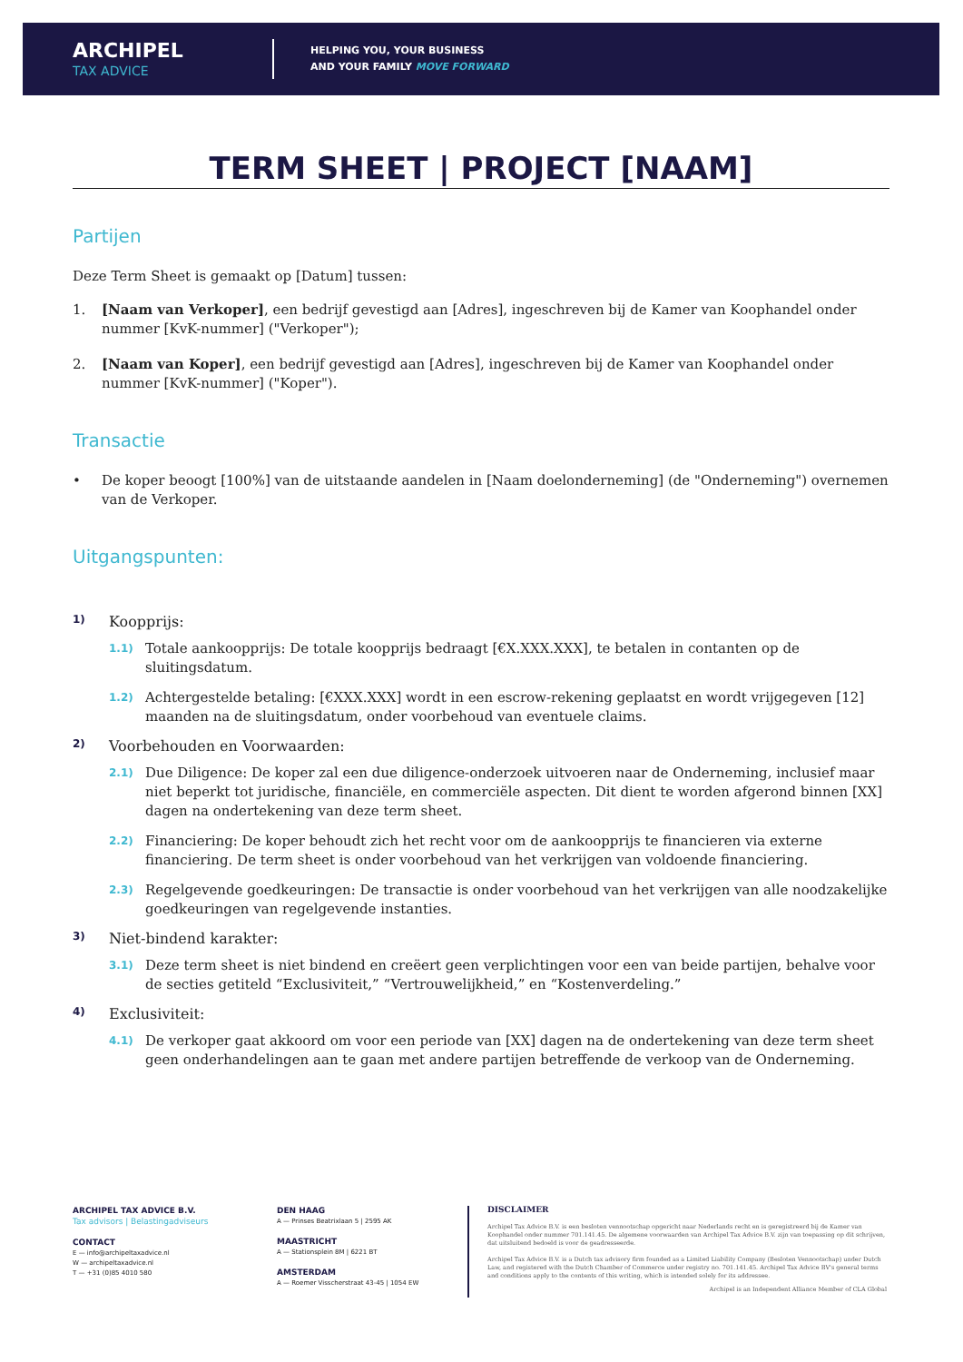ARCHIPEL
TAX ADVICE
HELPING YOU, YOUR BUSINESS
AND YOUR FAMILY MOVE FORWARD
TERM SHEET | PROJECT [NAAM]
Partijen
Deze Term Sheet is gemaakt op [Datum] tussen:
1. [Naam van Verkoper], een bedrijf gevestigd aan [Adres], ingeschreven bij de Kamer van Koophandel onder nummer [KvK-nummer] ("Verkoper");
2. [Naam van Koper], een bedrijf gevestigd aan [Adres], ingeschreven bij de Kamer van Koophandel onder nummer [KvK-nummer] ("Koper").
Transactie
• De koper beoogt [100%] van de uitstaande aandelen in [Naam doelonderneming] (de "Onderneming") overnemen van de Verkoper.
Uitgangspunten:
1) Koopprijs:
1.1) Totale aankoopprijs: De totale koopprijs bedraagt [€X.XXX.XXX], te betalen in contanten op de sluitingsdatum.
1.2) Achtergestelde betaling: [€XXX.XXX] wordt in een escrow-rekening geplaatst en wordt vrijgegeven [12] maanden na de sluitingsdatum, onder voorbehoud van eventuele claims.
2) Voorbehouden en Voorwaarden:
2.1) Due Diligence: De koper zal een due diligence-onderzoek uitvoeren naar de Onderneming, inclusief maar niet beperkt tot juridische, financiële, en commerciële aspecten. Dit dient te worden afgerond binnen [XX] dagen na ondertekening van deze term sheet.
2.2) Financiering: De koper behoudt zich het recht voor om de aankoopprijs te financieren via externe financiering. De term sheet is onder voorbehoud van het verkrijgen van voldoende financiering.
2.3) Regelgevende goedkeuringen: De transactie is onder voorbehoud van het verkrijgen van alle noodzakelijke goedkeuringen van regelgevende instanties.
3) Niet-bindend karakter:
3.1) Deze term sheet is niet bindend en creëert geen verplichtingen voor een van beide partijen, behalve voor de secties getiteld “Exclusiviteit,” “Vertrouwelijkheid,” en “Kostenverdeling.”
4) Exclusiviteit:
4.1) De verkoper gaat akkoord om voor een periode van [XX] dagen na de ondertekening van deze term sheet geen onderhandelingen aan te gaan met andere partijen betreffende de verkoop van de Onderneming.
ARCHIPEL TAX ADVICE B.V.
Tax advisors | Belastingadviseurs
CONTACT
E — info@archipeltaxadvice.nl
W — archipeltaxadvice.nl
T — +31 (0)85 4010 580
DEN HAAG
A — Prinses Beatrixlaan 5 | 2595 AK
MAASTRICHT
A — Stationsplein 8M | 6221 BT
AMSTERDAM
A — Roemer Visscherstraat 43-45 | 1054 EW
DISCLAIMER
Archipel Tax Advice B.V. is een besloten vennootschap opgericht naar Nederlands recht en is geregistreerd bij de Kamer van Koophandel onder nummer 701.141.45. De algemene voorwaarden van Archipel Tax Advice B.V. zijn van toepassing op dit schrijven, dat uitsluitend bedoeld is voor de geadresseerde.
Archipel Tax Advice B.V. is a Dutch tax advisory firm founded as a Limited Liability Company (Besloten Vennootschap) under Dutch Law, and registered with the Dutch Chamber of Commerce under registry no. 701.141.45. Archipel Tax Advice BV's general terms and conditions apply to the contents of this writing, which is intended solely for its addressee.
Archipel is an Independent Alliance Member of CLA Global